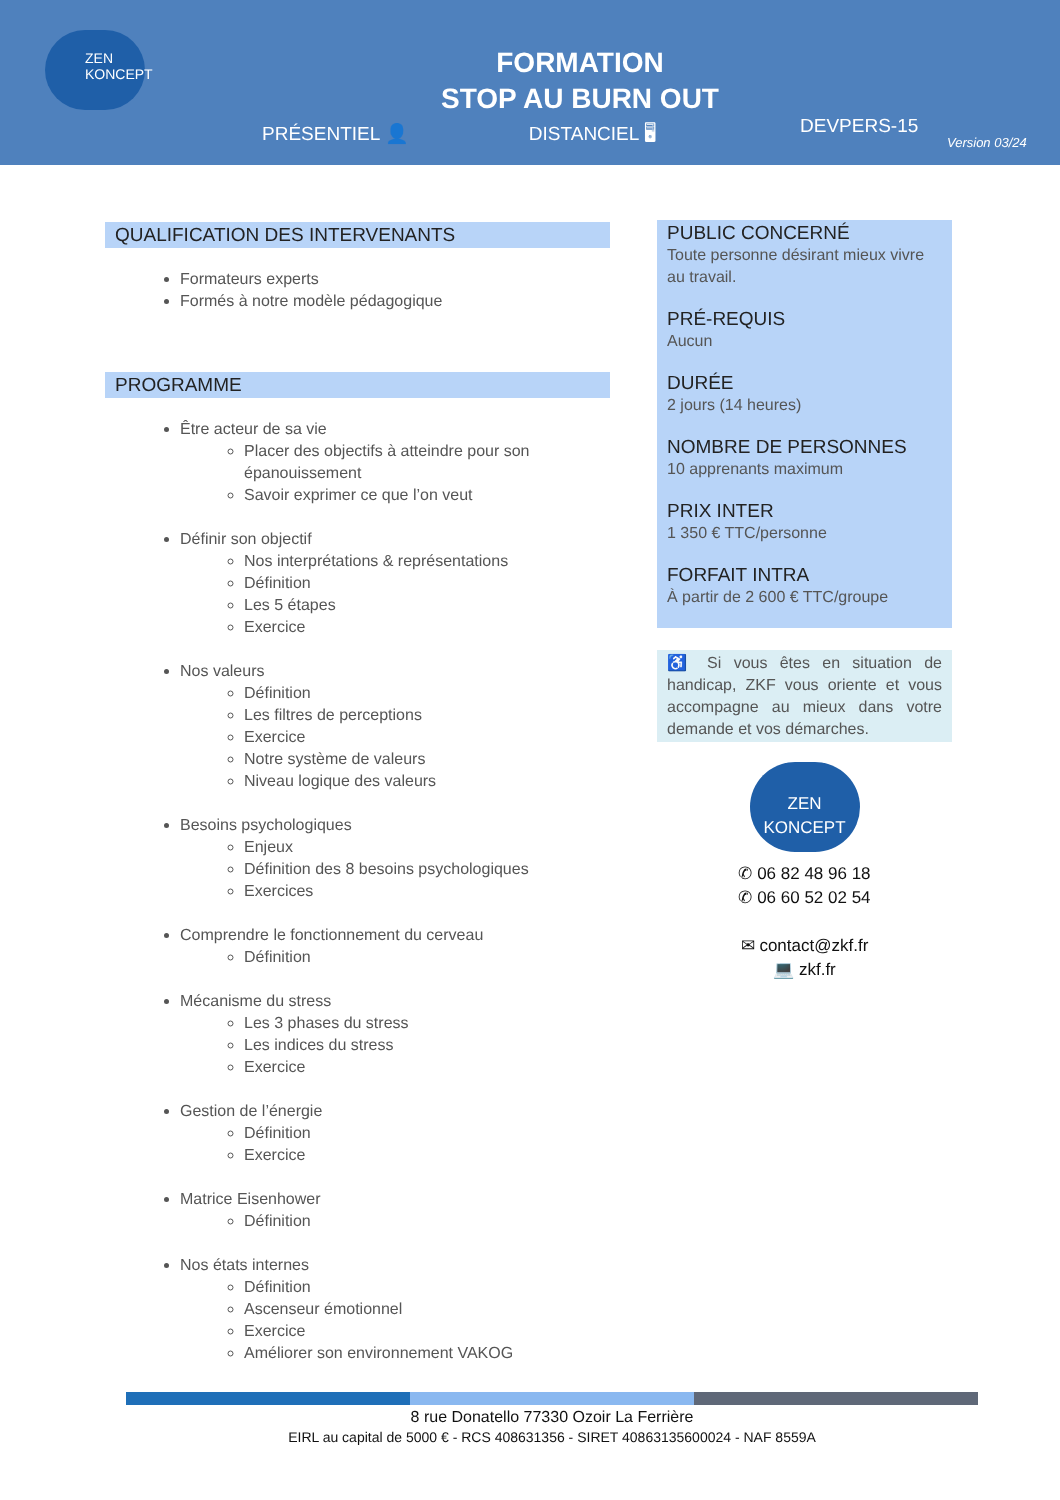ZEN KONCEPT
FORMATION
STOP AU BURN OUT
PRÉSENTIEL 👤 DISTANCIEL 🖥 DEVPERS-15
Version 03/24
QUALIFICATION DES INTERVENANTS
Formateurs experts
Formés à notre modèle pédagogique
PROGRAMME
Être acteur de sa vie
Placer des objectifs à atteindre pour son épanouissement
Savoir exprimer ce que l’on veut
Définir son objectif
Nos interprétations & représentations
Définition
Les 5 étapes
Exercice
Nos valeurs
Définition
Les filtres de perceptions
Exercice
Notre système de valeurs
Niveau logique des valeurs
Besoins psychologiques
Enjeux
Définition des 8 besoins psychologiques
Exercices
Comprendre le fonctionnement du cerveau
Définition
Mécanisme du stress
Les 3 phases du stress
Les indices du stress
Exercice
Gestion de l’énergie
Définition
Exercice
Matrice Eisenhower
Définition
Nos états internes
Définition
Ascenseur émotionnel
Exercice
Améliorer son environnement VAKOG
PUBLIC CONCERNÉ
Toute personne désirant mieux vivre au travail.
PRÉ-REQUIS
Aucun
DURÉE
2 jours (14 heures)
NOMBRE DE PERSONNES
10 apprenants maximum
PRIX INTER
1 350 € TTC/personne
FORFAIT INTRA
À partir de 2 600 € TTC/groupe
♿ Si vous êtes en situation de handicap, ZKF vous oriente et vous accompagne au mieux dans votre demande et vos démarches.
ZEN KONCEPT
✆ 06 82 48 96 18
✆ 06 60 52 02 54
✉ contact@zkf.fr
💻 zkf.fr
8 rue Donatello 77330 Ozoir La Ferrière
EIRL au capital de 5000 € - RCS 408631356 - SIRET 40863135600024 - NAF 8559A